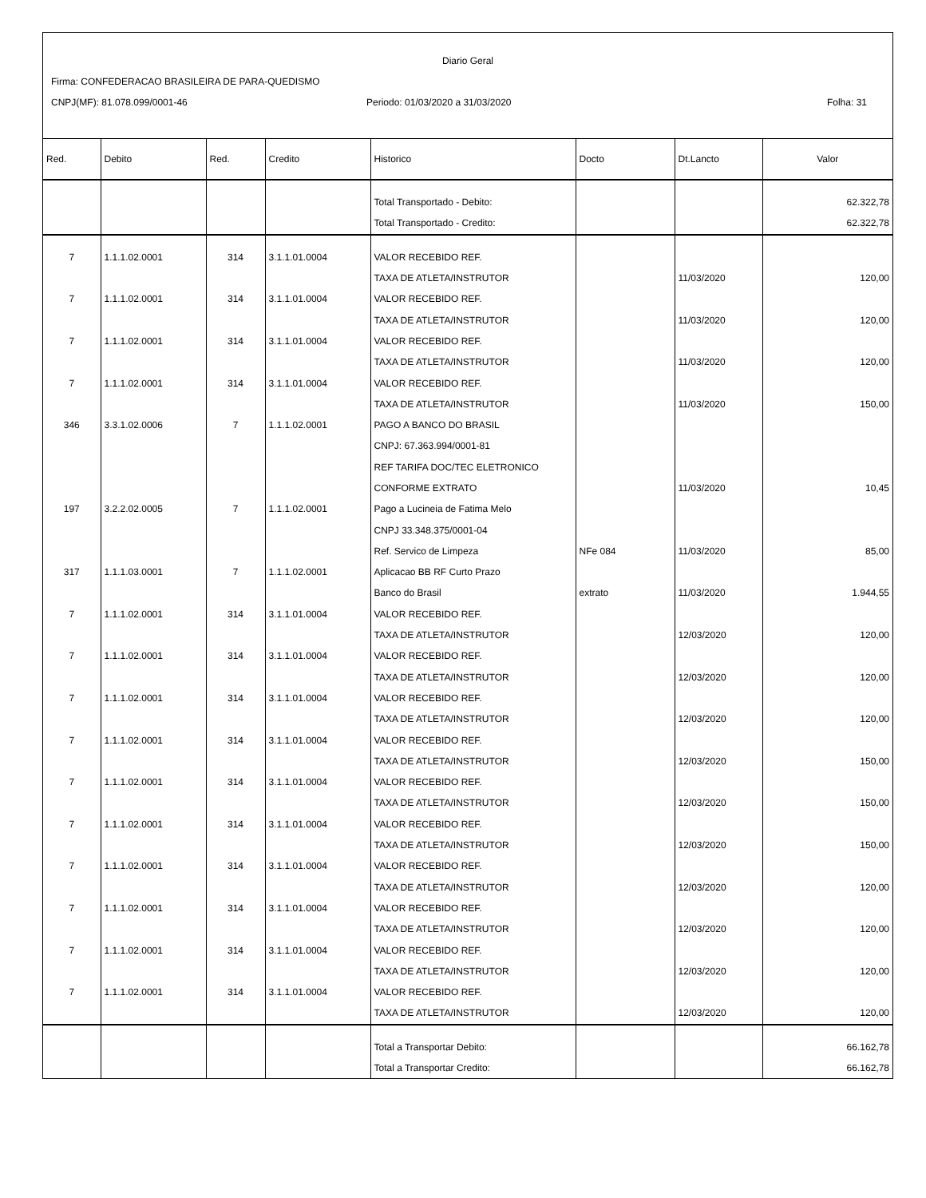Diario Geral
Firma: CONFEDERACAO BRASILEIRA DE PARA-QUEDISMO
CNPJ(MF): 81.078.099/0001-46
Periodo: 01/03/2020 a 31/03/2020
Folha: 31
| Red. | Debito | Red. | Credito | Historico | Docto | Dt.Lancto | Valor |
| --- | --- | --- | --- | --- | --- | --- | --- |
| | | | | Total Transportado - Debito: | | | 62.322,78 |
| | | | | Total Transportado - Credito: | | | 62.322,78 |
| 7 | 1.1.1.02.0001 | 314 | 3.1.1.01.0004 | VALOR RECEBIDO REF. | | | |
| | | | | TAXA DE ATLETA/INSTRUTOR | | 11/03/2020 | 120,00 |
| 7 | 1.1.1.02.0001 | 314 | 3.1.1.01.0004 | VALOR RECEBIDO REF. | | | |
| | | | | TAXA DE ATLETA/INSTRUTOR | | 11/03/2020 | 120,00 |
| 7 | 1.1.1.02.0001 | 314 | 3.1.1.01.0004 | VALOR RECEBIDO REF. | | | |
| | | | | TAXA DE ATLETA/INSTRUTOR | | 11/03/2020 | 120,00 |
| 7 | 1.1.1.02.0001 | 314 | 3.1.1.01.0004 | VALOR RECEBIDO REF. | | | |
| | | | | TAXA DE ATLETA/INSTRUTOR | | 11/03/2020 | 150,00 |
| 346 | 3.3.1.02.0006 | 7 | 1.1.1.02.0001 | PAGO A BANCO DO BRASIL | | | |
| | | | | CNPJ: 67.363.994/0001-81 | | | |
| | | | | REF TARIFA DOC/TEC ELETRONICO | | | |
| | | | | CONFORME EXTRATO | | 11/03/2020 | 10,45 |
| 197 | 3.2.2.02.0005 | 7 | 1.1.1.02.0001 | Pago a Lucineia de Fatima Melo | | | |
| | | | | CNPJ 33.348.375/0001-04 | | | |
| | | | | Ref. Servico de Limpeza | NFe 084 | 11/03/2020 | 85,00 |
| 317 | 1.1.1.03.0001 | 7 | 1.1.1.02.0001 | Aplicacao BB RF Curto Prazo | | | |
| | | | | Banco do Brasil | extrato | 11/03/2020 | 1.944,55 |
| 7 | 1.1.1.02.0001 | 314 | 3.1.1.01.0004 | VALOR RECEBIDO REF. | | | |
| | | | | TAXA DE ATLETA/INSTRUTOR | | 12/03/2020 | 120,00 |
| 7 | 1.1.1.02.0001 | 314 | 3.1.1.01.0004 | VALOR RECEBIDO REF. | | | |
| | | | | TAXA DE ATLETA/INSTRUTOR | | 12/03/2020 | 120,00 |
| 7 | 1.1.1.02.0001 | 314 | 3.1.1.01.0004 | VALOR RECEBIDO REF. | | | |
| | | | | TAXA DE ATLETA/INSTRUTOR | | 12/03/2020 | 120,00 |
| 7 | 1.1.1.02.0001 | 314 | 3.1.1.01.0004 | VALOR RECEBIDO REF. | | | |
| | | | | TAXA DE ATLETA/INSTRUTOR | | 12/03/2020 | 150,00 |
| 7 | 1.1.1.02.0001 | 314 | 3.1.1.01.0004 | VALOR RECEBIDO REF. | | | |
| | | | | TAXA DE ATLETA/INSTRUTOR | | 12/03/2020 | 150,00 |
| 7 | 1.1.1.02.0001 | 314 | 3.1.1.01.0004 | VALOR RECEBIDO REF. | | | |
| | | | | TAXA DE ATLETA/INSTRUTOR | | 12/03/2020 | 150,00 |
| 7 | 1.1.1.02.0001 | 314 | 3.1.1.01.0004 | VALOR RECEBIDO REF. | | | |
| | | | | TAXA DE ATLETA/INSTRUTOR | | 12/03/2020 | 120,00 |
| 7 | 1.1.1.02.0001 | 314 | 3.1.1.01.0004 | VALOR RECEBIDO REF. | | | |
| | | | | TAXA DE ATLETA/INSTRUTOR | | 12/03/2020 | 120,00 |
| 7 | 1.1.1.02.0001 | 314 | 3.1.1.01.0004 | VALOR RECEBIDO REF. | | | |
| | | | | TAXA DE ATLETA/INSTRUTOR | | 12/03/2020 | 120,00 |
| 7 | 1.1.1.02.0001 | 314 | 3.1.1.01.0004 | VALOR RECEBIDO REF. | | | |
| | | | | TAXA DE ATLETA/INSTRUTOR | | 12/03/2020 | 120,00 |
| | | | | Total a Transportar Debito: | | | 66.162,78 |
| | | | | Total a Transportar Credito: | | | 66.162,78 |